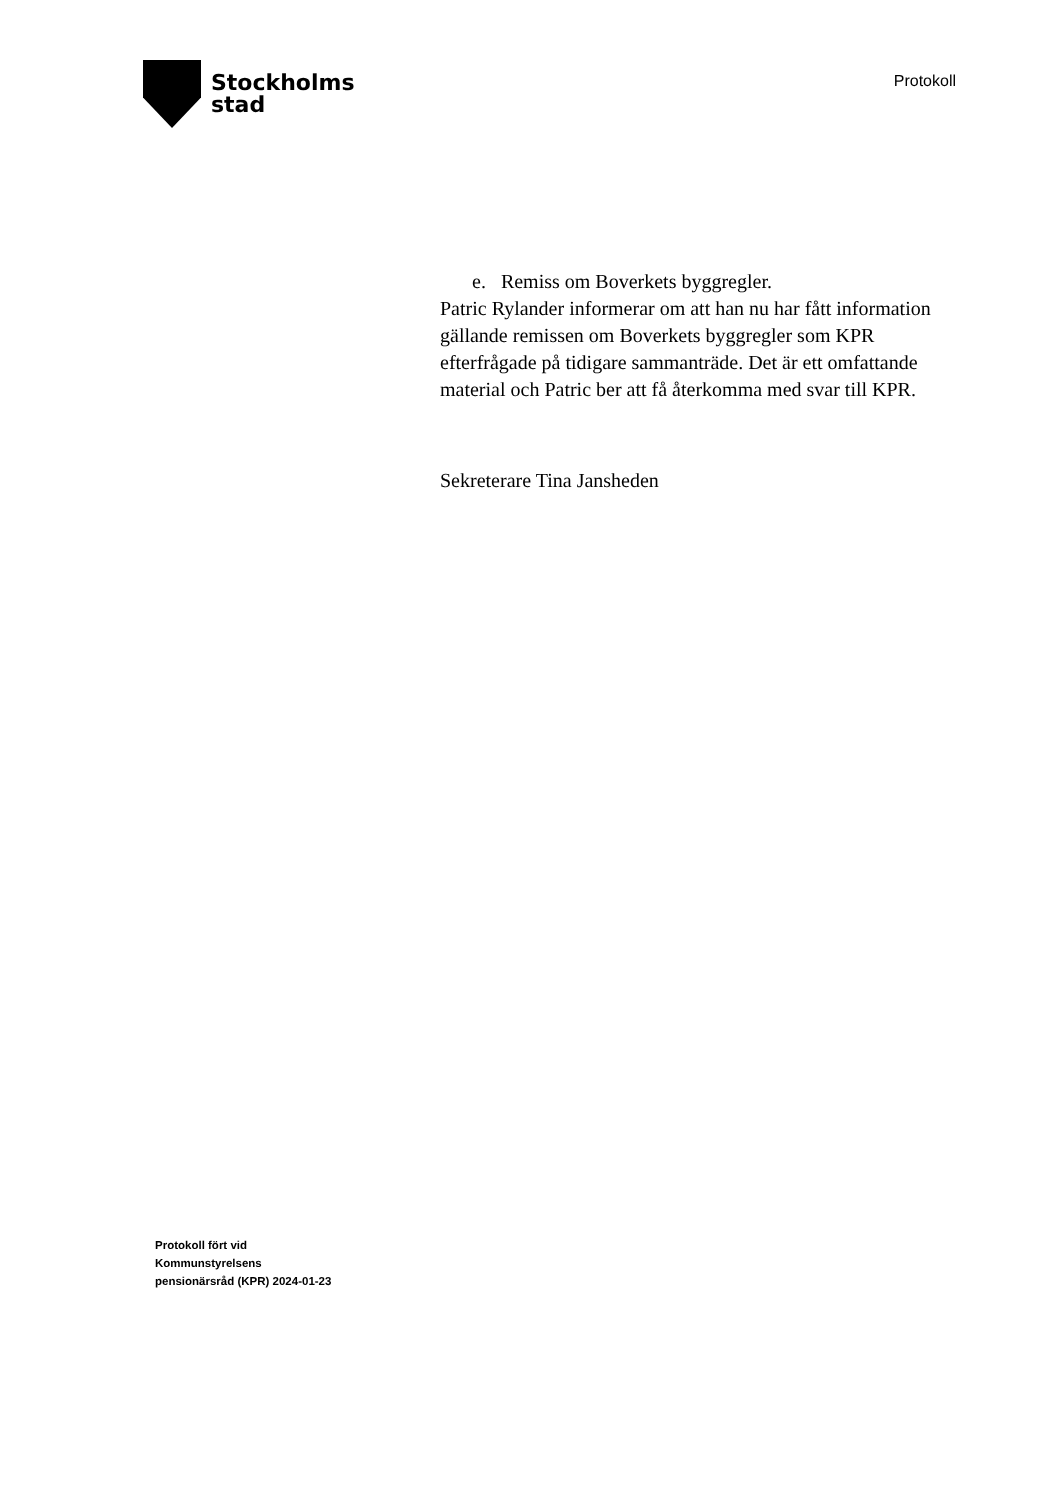Stockholms
stad
Protokoll
e. Remiss om Boverkets byggregler.
Patric Rylander informerar om att han nu har fått information gällande remissen om Boverkets byggregler som KPR efterfrågade på tidigare sammanträde. Det är ett omfattande material och Patric ber att få återkomma med svar till KPR.
Sekreterare Tina Jansheden
Protokoll fört vid
Kommunstyrelsens
pensionärsråd (KPR) 2024-01-23